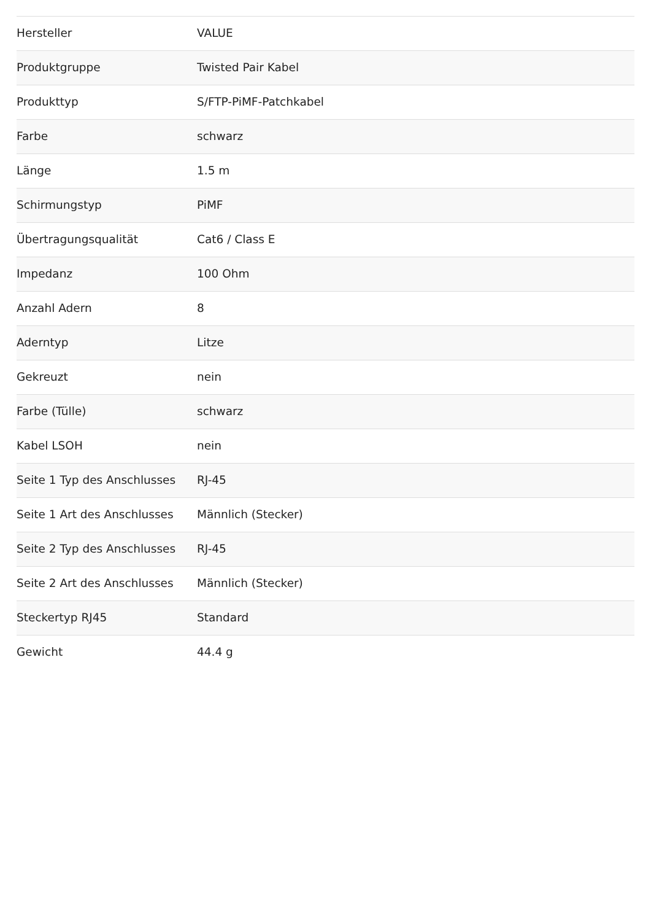| Hersteller | VALUE |
| Produktgruppe | Twisted Pair Kabel |
| Produkttyp | S/FTP-PiMF-Patchkabel |
| Farbe | schwarz |
| Länge | 1.5 m |
| Schirmungstyp | PiMF |
| Übertragungsqualität | Cat6 / Class E |
| Impedanz | 100 Ohm |
| Anzahl Adern | 8 |
| Aderntyp | Litze |
| Gekreuzt | nein |
| Farbe (Tülle) | schwarz |
| Kabel LSOH | nein |
| Seite 1 Typ des Anschlusses | RJ-45 |
| Seite 1 Art des Anschlusses | Männlich (Stecker) |
| Seite 2 Typ des Anschlusses | RJ-45 |
| Seite 2 Art des Anschlusses | Männlich (Stecker) |
| Steckertyp RJ45 | Standard |
| Gewicht | 44.4 g |